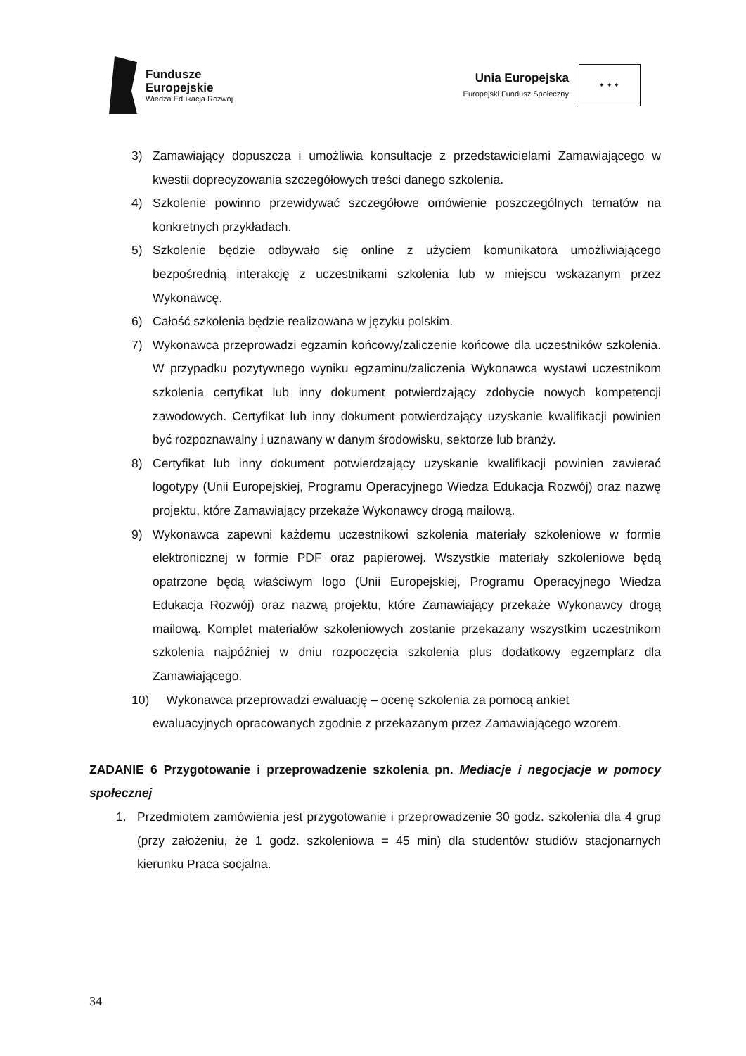Fundusze
Europejskie
Wiedza Edukacja Rozwój
Unia Europejska
Europejski Fundusz Społeczny
✦ ✦ ✦
3) Zamawiający dopuszcza i umożliwia konsultacje z przedstawicielami Zamawiającego w kwestii doprecyzowania szczegółowych treści danego szkolenia.
4) Szkolenie powinno przewidywać szczegółowe omówienie poszczególnych tematów na konkretnych przykładach.
5) Szkolenie będzie odbywało się online z użyciem komunikatora umożliwiającego bezpośrednią interakcję z uczestnikami szkolenia lub w miejscu wskazanym przez Wykonawcę.
6) Całość szkolenia będzie realizowana w języku polskim.
7) Wykonawca przeprowadzi egzamin końcowy/zaliczenie końcowe dla uczestników szkolenia. W przypadku pozytywnego wyniku egzaminu/zaliczenia Wykonawca wystawi uczestnikom szkolenia certyfikat lub inny dokument potwierdzający zdobycie nowych kompetencji zawodowych. Certyfikat lub inny dokument potwierdzający uzyskanie kwalifikacji powinien być rozpoznawalny i uznawany w danym środowisku, sektorze lub branży.
8) Certyfikat lub inny dokument potwierdzający uzyskanie kwalifikacji powinien zawierać logotypy (Unii Europejskiej, Programu Operacyjnego Wiedza Edukacja Rozwój) oraz nazwę projektu, które Zamawiający przekaże Wykonawcy drogą mailową.
9) Wykonawca zapewni każdemu uczestnikowi szkolenia materiały szkoleniowe w formie elektronicznej w formie PDF oraz papierowej. Wszystkie materiały szkoleniowe będą opatrzone będą właściwym logo (Unii Europejskiej, Programu Operacyjnego Wiedza Edukacja Rozwój) oraz nazwą projektu, które Zamawiający przekaże Wykonawcy drogą mailową. Komplet materiałów szkoleniowych zostanie przekazany wszystkim uczestnikom szkolenia najpóźniej w dniu rozpoczęcia szkolenia plus dodatkowy egzemplarz dla Zamawiającego.
10) Wykonawca przeprowadzi ewaluację – ocenę szkolenia za pomocą ankiet
ewaluacyjnych opracowanych zgodnie z przekazanym przez Zamawiającego wzorem.
ZADANIE 6 Przygotowanie i przeprowadzenie szkolenia pn. Mediacje i negocjacje w pomocy społecznej
1. Przedmiotem zamówienia jest przygotowanie i przeprowadzenie 30 godz. szkolenia dla 4 grup (przy założeniu, że 1 godz. szkoleniowa = 45 min) dla studentów studiów stacjonarnych kierunku Praca socjalna.
34